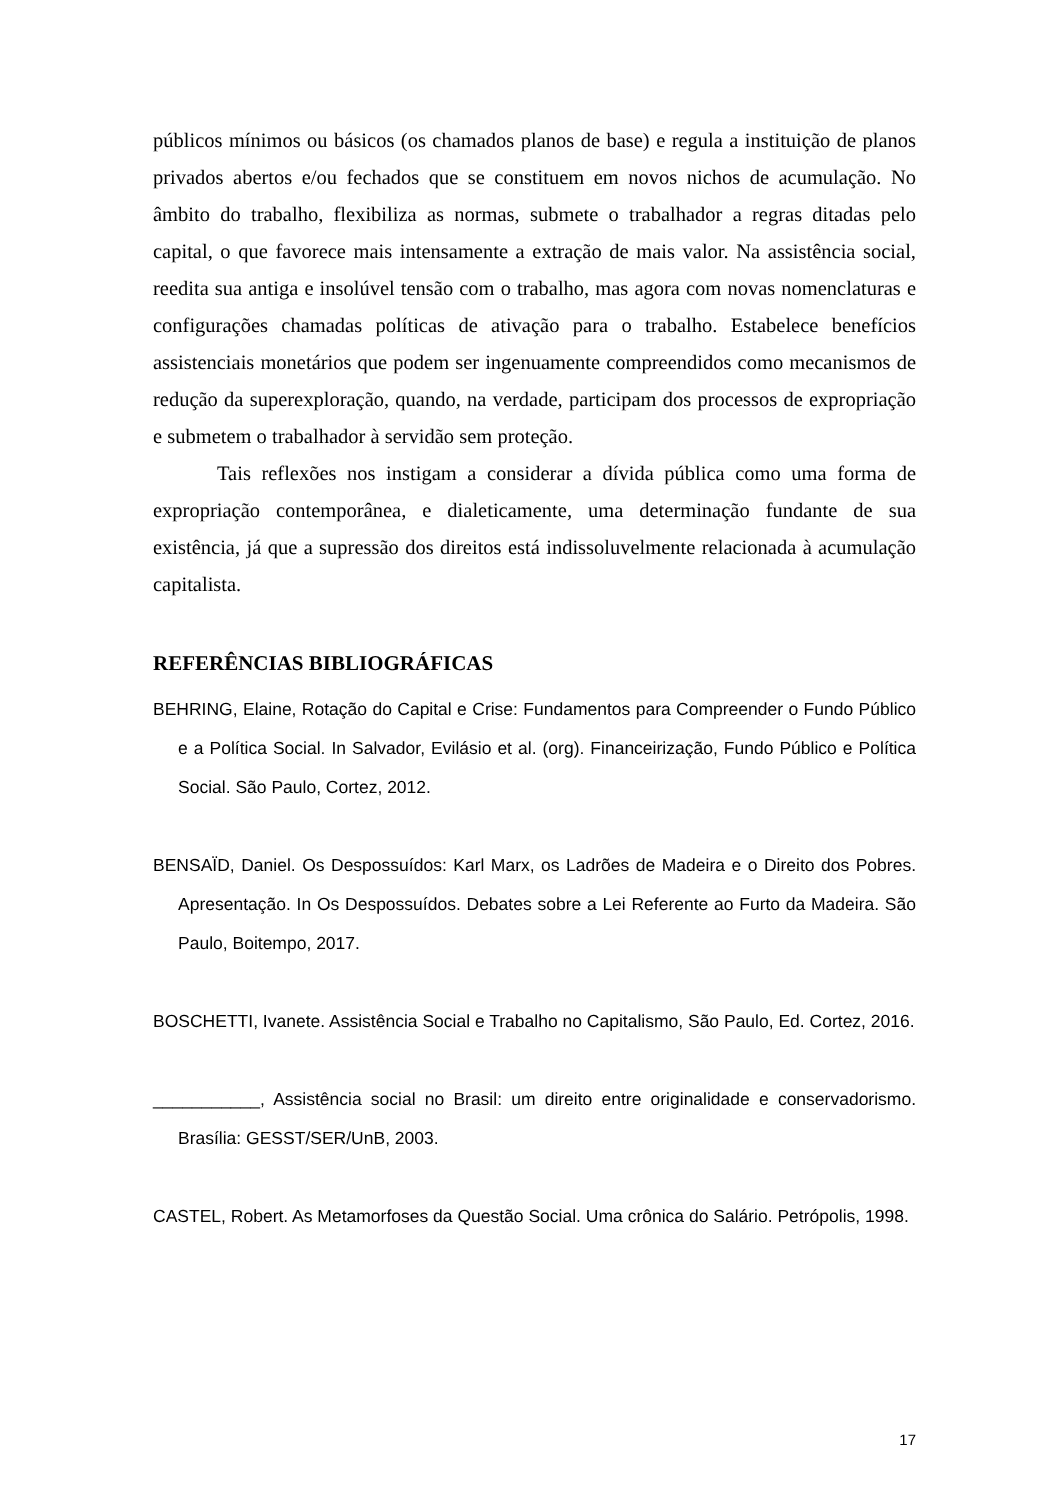públicos mínimos ou básicos (os chamados planos de base) e regula a instituição de planos privados abertos e/ou fechados que se constituem em novos nichos de acumulação. No âmbito do trabalho, flexibiliza as normas, submete o trabalhador a regras ditadas pelo capital, o que favorece mais intensamente a extração de mais valor. Na assistência social, reedita sua antiga e insolúvel tensão com o trabalho, mas agora com novas nomenclaturas e configurações chamadas políticas de ativação para o trabalho. Estabelece benefícios assistenciais monetários que podem ser ingenuamente compreendidos como mecanismos de redução da superexploração, quando, na verdade, participam dos processos de expropriação e submetem o trabalhador à servidão sem proteção.
Tais reflexões nos instigam a considerar a dívida pública como uma forma de expropriação contemporânea, e dialeticamente, uma determinação fundante de sua existência, já que a supressão dos direitos está indissoluvelmente relacionada à acumulação capitalista.
REFERÊNCIAS BIBLIOGRÁFICAS
BEHRING, Elaine, Rotação do Capital e Crise: Fundamentos para Compreender o Fundo Público e a Política Social. In Salvador, Evilásio et al. (org). Financeirização, Fundo Público e Política Social. São Paulo, Cortez, 2012.
BENSAÏD, Daniel. Os Despossuídos: Karl Marx, os Ladrões de Madeira e o Direito dos Pobres. Apresentação. In Os Despossuídos. Debates sobre a Lei Referente ao Furto da Madeira. São Paulo, Boitempo, 2017.
BOSCHETTI, Ivanete. Assistência Social e Trabalho no Capitalismo, São Paulo, Ed. Cortez, 2016.
___________, Assistência social no Brasil: um direito entre originalidade e conservadorismo. Brasília: GESST/SER/UnB, 2003.
CASTEL, Robert. As Metamorfoses da Questão Social. Uma crônica do Salário. Petrópolis, 1998.
17